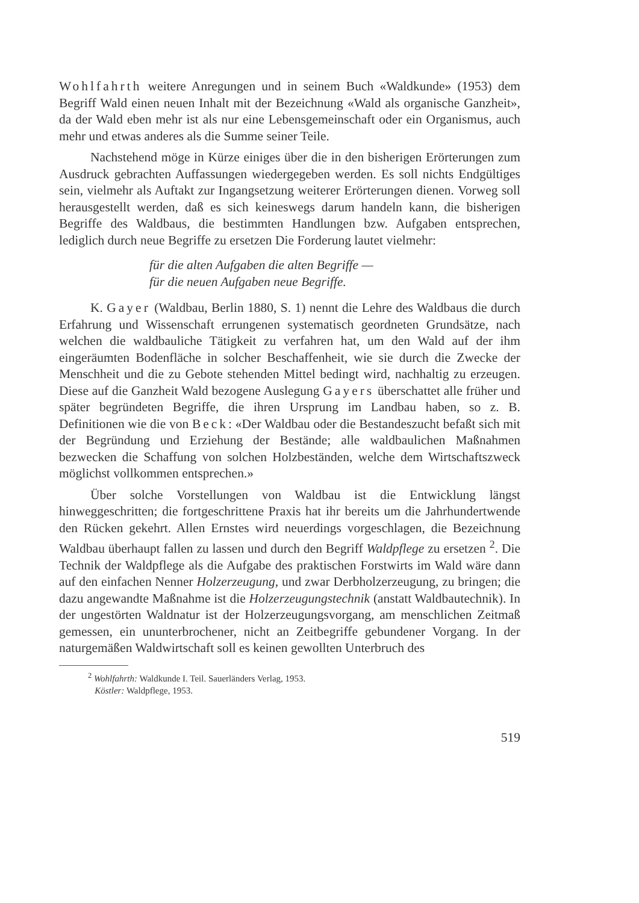Wohlfahrth weitere Anregungen und in seinem Buch «Waldkunde» (1953) dem Begriff Wald einen neuen Inhalt mit der Bezeichnung «Wald als organische Ganzheit», da der Wald eben mehr ist als nur eine Lebensgemeinschaft oder ein Organismus, auch mehr und etwas anderes als die Summe seiner Teile.
Nachstehend möge in Kürze einiges über die in den bisherigen Erörterungen zum Ausdruck gebrachten Auffassungen wiedergegeben werden. Es soll nichts Endgültiges sein, vielmehr als Auftakt zur Ingangsetzung weiterer Erörterungen dienen. Vorweg soll herausgestellt werden, daß es sich keineswegs darum handeln kann, die bisherigen Begriffe des Waldbaus, die bestimmten Handlungen bzw. Aufgaben entsprechen, lediglich durch neue Begriffe zu ersetzen Die Forderung lautet vielmehr:
für die alten Aufgaben die alten Begriffe —
für die neuen Aufgaben neue Begriffe.
K. Gayer (Waldbau, Berlin 1880, S. 1) nennt die Lehre des Waldbaus die durch Erfahrung und Wissenschaft errungenen systematisch geordneten Grundsätze, nach welchen die waldbauliche Tätigkeit zu verfahren hat, um den Wald auf der ihm eingeräumten Bodenfläche in solcher Beschaffenheit, wie sie durch die Zwecke der Menschheit und die zu Gebote stehenden Mittel bedingt wird, nachhaltig zu erzeugen. Diese auf die Ganzheit Wald bezogene Auslegung Gayers überschattet alle früher und später begründeten Begriffe, die ihren Ursprung im Landbau haben, so z. B. Definitionen wie die von Beck: «Der Waldbau oder die Bestandeszucht befaßt sich mit der Begründung und Erziehung der Bestände; alle waldbaulichen Maßnahmen bezwecken die Schaffung von solchen Holzbeständen, welche dem Wirtschaftszweck möglichst vollkommen entsprechen.»
Über solche Vorstellungen von Waldbau ist die Entwicklung längst hinweggeschritten; die fortgeschrittene Praxis hat ihr bereits um die Jahrhundertwende den Rücken gekehrt. Allen Ernstes wird neuerdings vorgeschlagen, die Bezeichnung Waldbau überhaupt fallen zu lassen und durch den Begriff Waldpflege zu ersetzen <sup>2</sup>. Die Technik der Waldpflege als die Aufgabe des praktischen Forstwirts im Wald wäre dann auf den einfachen Nenner Holzerzeugung, und zwar Derbholzerzeugung, zu bringen; die dazu angewandte Maßnahme ist die Holzerzeugungstechnik (anstatt Waldbautechnik). In der ungestörten Waldnatur ist der Holzerzeugungsvorgang, am menschlichen Zeitmaß gemessen, ein ununterbrochener, nicht an Zeitbegriffe gebundener Vorgang. In der naturgemäßen Waldwirtschaft soll es keinen gewollten Unterbruch des
<sup>2</sup> Wohlfahrth: Waldkunde I. Teil. Sauerländers Verlag, 1953.
Köstler: Waldpflege, 1953.
519